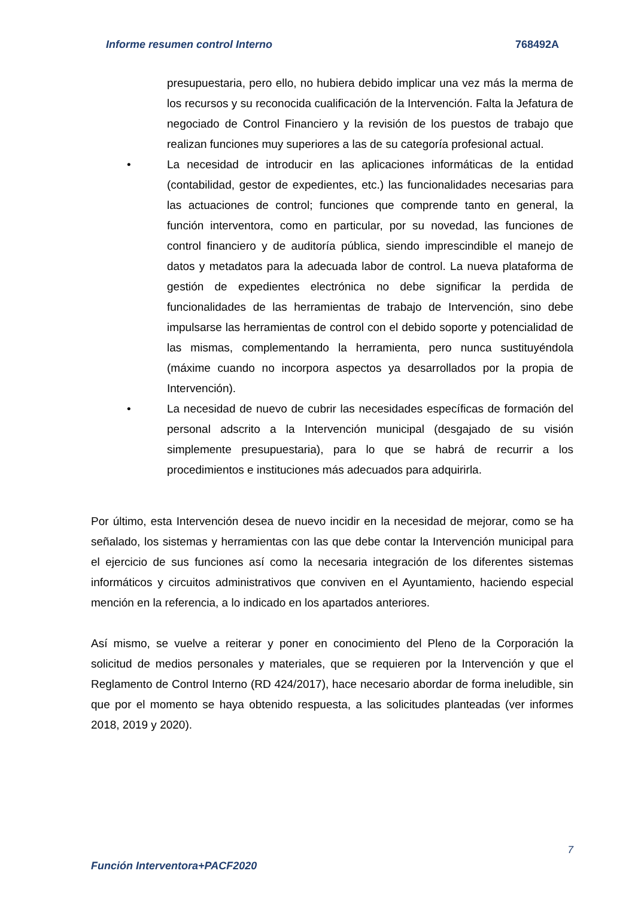Informe resumen control Interno 768492A
presupuestaria, pero ello, no hubiera debido implicar una vez más la merma de los recursos y su reconocida cualificación de la Intervención. Falta la Jefatura de negociado de Control Financiero y la revisión de los puestos de trabajo que realizan funciones muy superiores a las de su categoría profesional actual.
• La necesidad de introducir en las aplicaciones informáticas de la entidad (contabilidad, gestor de expedientes, etc.) las funcionalidades necesarias para las actuaciones de control; funciones que comprende tanto en general, la función interventora, como en particular, por su novedad, las funciones de control financiero y de auditoría pública, siendo imprescindible el manejo de datos y metadatos para la adecuada labor de control. La nueva plataforma de gestión de expedientes electrónica no debe significar la perdida de funcionalidades de las herramientas de trabajo de Intervención, sino debe impulsarse las herramientas de control con el debido soporte y potencialidad de las mismas, complementando la herramienta, pero nunca sustituyéndola (máxime cuando no incorpora aspectos ya desarrollados por la propia de Intervención).
• La necesidad de nuevo de cubrir las necesidades específicas de formación del personal adscrito a la Intervención municipal (desgajado de su visión simplemente presupuestaria), para lo que se habrá de recurrir a los procedimientos e instituciones más adecuados para adquirirla.
Por último, esta Intervención desea de nuevo incidir en la necesidad de mejorar, como se ha señalado, los sistemas y herramientas con las que debe contar la Intervención municipal para el ejercicio de sus funciones así como la necesaria integración de los diferentes sistemas informáticos y circuitos administrativos que conviven en el Ayuntamiento, haciendo especial mención en la referencia, a lo indicado en los apartados anteriores.
Así mismo, se vuelve a reiterar y poner en conocimiento del Pleno de la Corporación la solicitud de medios personales y materiales, que se requieren por la Intervención y que el Reglamento de Control Interno (RD 424/2017), hace necesario abordar de forma ineludible, sin que por el momento se haya obtenido respuesta, a las solicitudes planteadas (ver informes 2018, 2019 y 2020).
7
Función Interventora+PACF2020